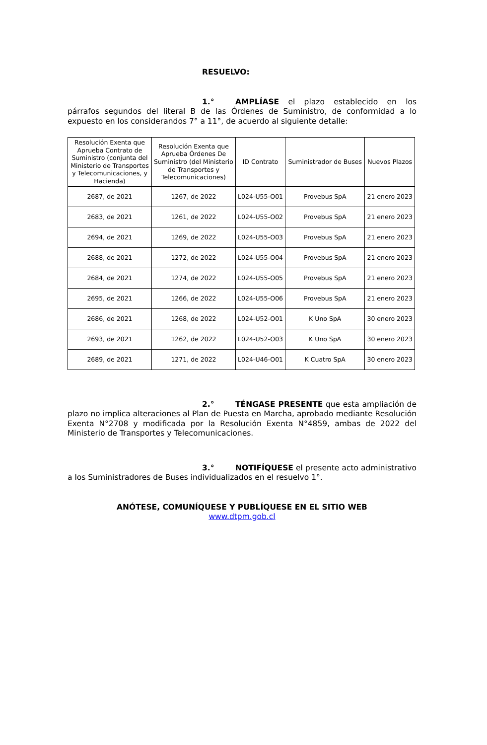RESUELVO:
1.° AMPLÍASE el plazo establecido en los párrafos segundos del literal B de las Órdenes de Suministro, de conformidad a lo expuesto en los considerandos 7° a 11°, de acuerdo al siguiente detalle:
| Resolución Exenta que Aprueba Contrato de Suministro (conjunta del Ministerio de Transportes y Telecomunicaciones, y Hacienda) | Resolución Exenta que Aprueba Órdenes De Suministro (del Ministerio de Transportes y Telecomunicaciones) | ID Contrato | Suministrador de Buses | Nuevos Plazos |
| --- | --- | --- | --- | --- |
| 2687, de 2021 | 1267, de 2022 | L024-U55-O01 | Provebus SpA | 21 enero 2023 |
| 2683, de 2021 | 1261, de 2022 | L024-U55-O02 | Provebus SpA | 21 enero 2023 |
| 2694, de 2021 | 1269, de 2022 | L024-U55-O03 | Provebus SpA | 21 enero 2023 |
| 2688, de 2021 | 1272, de 2022 | L024-U55-O04 | Provebus SpA | 21 enero 2023 |
| 2684, de 2021 | 1274, de 2022 | L024-U55-O05 | Provebus SpA | 21 enero 2023 |
| 2695, de 2021 | 1266, de 2022 | L024-U55-O06 | Provebus SpA | 21 enero 2023 |
| 2686, de 2021 | 1268, de 2022 | L024-U52-O01 | K Uno SpA | 30 enero 2023 |
| 2693, de 2021 | 1262, de 2022 | L024-U52-O03 | K Uno SpA | 30 enero 2023 |
| 2689, de 2021 | 1271, de 2022 | L024-U46-O01 | K Cuatro SpA | 30 enero 2023 |
2.° TÉNGASE PRESENTE que esta ampliación de plazo no implica alteraciones al Plan de Puesta en Marcha, aprobado mediante Resolución Exenta N°2708 y modificada por la Resolución Exenta N°4859, ambas de 2022 del Ministerio de Transportes y Telecomunicaciones.
3.° NOTIFÍQUESE el presente acto administrativo a los Suministradores de Buses individualizados en el resuelvo 1°.
ANÓTESE, COMUNÍQUESE Y PUBLÍQUESE EN EL SITIO WEB
www.dtpm.gob.cl